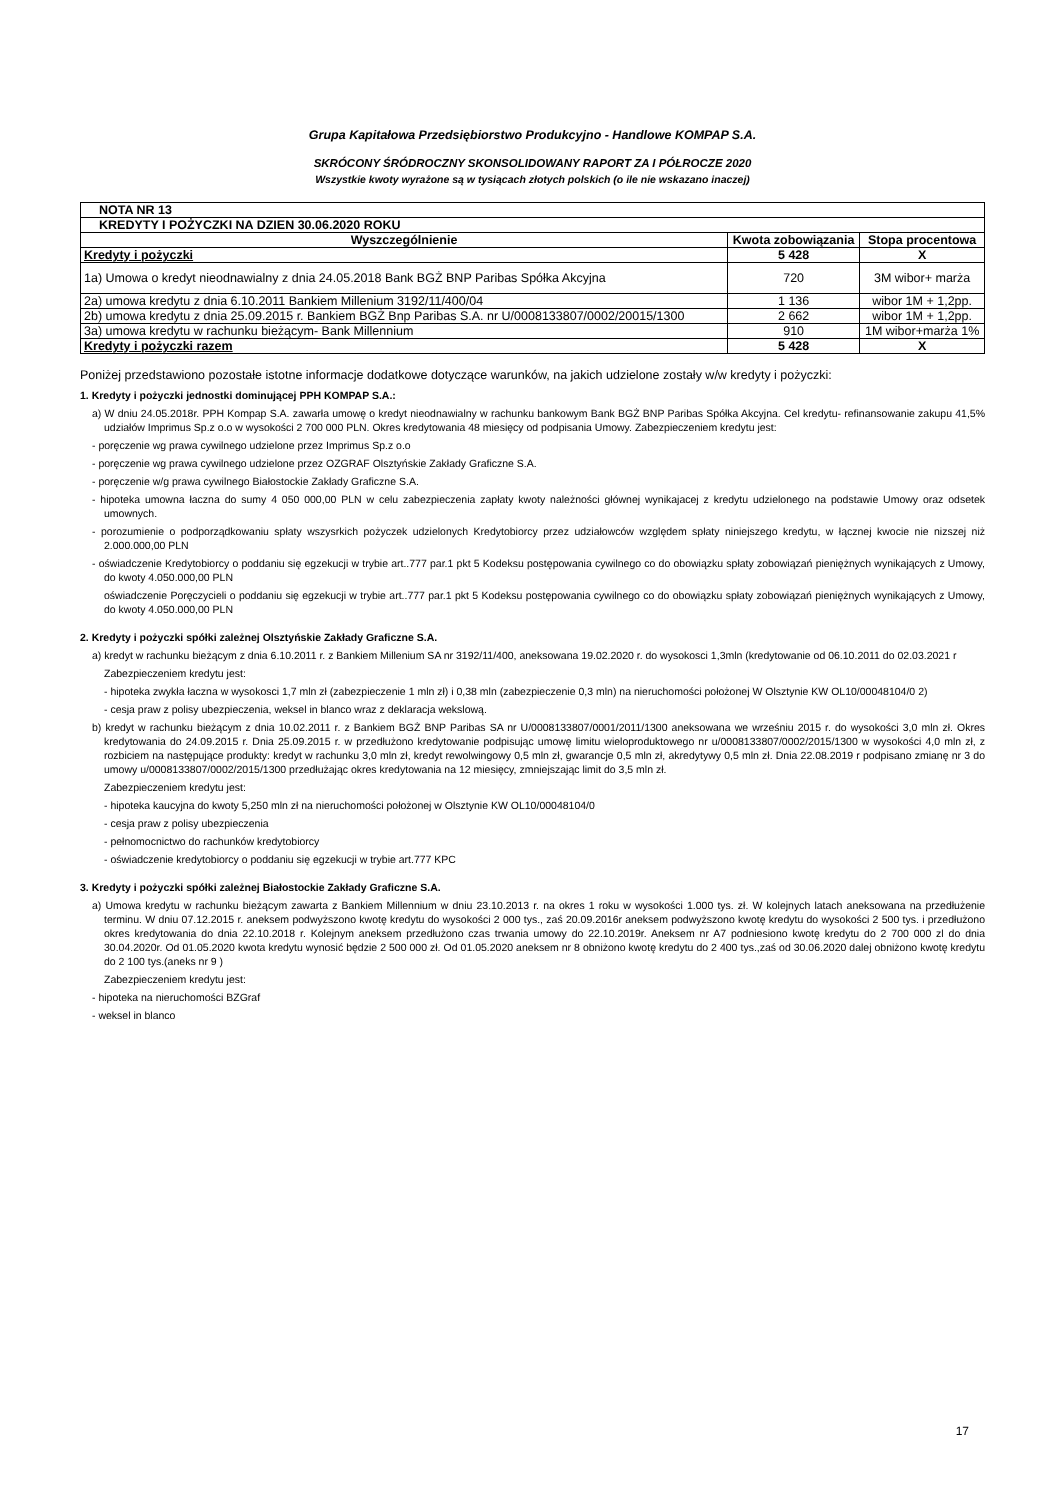Grupa Kapitałowa Przedsiębiorstwo Produkcyjno - Handlowe KOMPAP S.A.
SKRÓCONY ŚRÓDROCZNY SKONSOLIDOWANY RAPORT ZA I PÓŁROCZE 2020
Wszystkie kwoty wyrażone są w tysiącach złotych polskich (o ile nie wskazano inaczej)
| NOTA NR 13 | | |
| --- | --- | --- |
| KREDYTY I POŻYCZKI NA DZIEN 30.06.2020 ROKU | | |
| Wyszczególnienie | Kwota zobowiązania | Stopa procentowa |
| Kredyty i pożyczki | 5 428 | X |
| 1a) Umowa o kredyt nieodnawialny z dnia 24.05.2018 Bank BGŻ BNP Paribas Spółka Akcyjna | 720 | 3M wibor+ marża |
| 2a) umowa kredytu z dnia 6.10.2011 Bankiem Millenium 3192/11/400/04 | 1 136 | wibor 1M + 1,2pp. |
| 2b) umowa kredytu z dnia 25.09.2015 r. Bankiem BGŻ Bnp Paribas S.A. nr U/0008133807/0002/20015/1300 | 2 662 | wibor 1M + 1,2pp. |
| 3a) umowa kredytu w rachunku bieżącym- Bank Millennium | 910 | 1M wibor+marża 1% |
| Kredyty i pożyczki razem | 5 428 | X |
Poniżej przedstawiono pozostałe istotne informacje dodatkowe dotyczące warunków, na jakich udzielone zostały w/w kredyty i pożyczki:
1. Kredyty i pożyczki jednostki dominującej PPH KOMPAP S.A.:
a) W dniu 24.05.2018r. PPH Kompap S.A. zawarła umowę o kredyt nieodnawialny w rachunku bankowym Bank BGŻ BNP Paribas Spółka Akcyjna. Cel kredytu- refinansowanie zakupu 41,5% udziałów Imprimus Sp.z o.o w wysokości 2 700 000 PLN. Okres kredytowania 48 miesięcy od podpisania Umowy. Zabezpieczeniem kredytu jest:
- poręczenie wg prawa cywilnego udzielone przez Imprimus Sp.z o.o
- poręczenie wg prawa cywilnego udzielone przez OZGRAF Olsztyńskie Zakłady Graficzne S.A.
- poręczenie w/g prawa cywilnego Białostockie Zakłady Graficzne S.A.
- hipoteka umowna łaczna do sumy 4 050 000,00 PLN w celu zabezpieczenia zapłaty kwoty należności głównej wynikajacej z kredytu udzielonego na podstawie Umowy oraz odsetek umownych.
- porozumienie o podporządkowaniu spłaty wszysrkich pożyczek udzielonych Kredytobiorcy przez udziałowców względem spłaty niniejszego kredytu, w łącznej kwocie nie nizszej niż 2.000.000,00 PLN
- oświadczenie Kredytobiorcy o poddaniu się egzekucji w trybie art..777 par.1 pkt 5 Kodeksu postępowania cywilnego co do obowiązku spłaty zobowiązań pieniężnych wynikających z Umowy, do kwoty 4.050.000,00 PLN
oświadczenie Poręczycieli o poddaniu się egzekucji w trybie art..777 par.1 pkt 5 Kodeksu postępowania cywilnego co do obowiązku spłaty zobowiązań pieniężnych wynikających z Umowy, do kwoty 4.050.000,00 PLN
2. Kredyty i pożyczki spółki zależnej Olsztyńskie Zakłady Graficzne S.A.
a) kredyt w rachunku bieżącym z dnia 6.10.2011 r. z Bankiem Millenium SA nr 3192/11/400, aneksowana 19.02.2020 r. do wysokosci 1,3mln (kredytowanie od 06.10.2011 do 02.03.2021 r
Zabezpieczeniem kredytu jest:
- hipoteka zwykła łaczna w wysokosci 1,7 mln zł (zabezpieczenie 1 mln zł) i 0,38 mln (zabezpieczenie 0,3 mln) na nieruchomości położonej W Olsztynie KW OL10/00048104/0 2)
- cesja praw z polisy ubezpieczenia, weksel in blanco wraz z deklaracja wekslową.
b) kredyt w rachunku bieżącym z dnia 10.02.2011 r. z Bankiem BGŻ BNP Paribas SA nr U/0008133807/0001/2011/1300 aneksowana we wrześniu 2015 r. do wysokości 3,0 mln zł. Okres kredytowania do 24.09.2015 r. Dnia 25.09.2015 r. w przedłużono kredytowanie podpisując umowę limitu wieloproduktowego nr u/0008133807/0002/2015/1300 w wysokości 4,0 mln zł, z rozbiciem na następujące produkty: kredyt w rachunku 3,0 mln zł, kredyt rewolwingowy 0,5 mln zł, gwarancje 0,5 mln zł, akredytywy 0,5 mln zł. Dnia 22.08.2019 r podpisano zmianę nr 3 do umowy u/0008133807/0002/2015/1300 przedłużając okres kredytowania na 12 miesięcy, zmniejszając limit do 3,5 mln zł.
Zabezpieczeniem kredytu jest:
- hipoteka kaucyjna do kwoty 5,250 mln zł na nieruchomości położonej w Olsztynie KW OL10/00048104/0
- cesja praw z polisy ubezpieczenia
- pełnomocnictwo do rachunków kredytobiorcy
- oświadczenie kredytobiorcy o poddaniu się egzekucji w trybie art.777 KPC
3. Kredyty i pożyczki spółki zależnej Białostockie Zakłady Graficzne S.A.
a) Umowa kredytu w rachunku bieżącym zawarta z Bankiem Millennium w dniu 23.10.2013 r. na okres 1 roku w wysokości 1.000 tys. zł. W kolejnych latach aneksowana na przedłużenie terminu. W dniu 07.12.2015 r. aneksem podwyższono kwotę kredytu do wysokości 2 000 tys., zaś 20.09.2016r aneksem podwyższono kwotę kredytu do wysokości 2 500 tys. i przedłużono okres kredytowania do dnia 22.10.2018 r. Kolejnym aneksem przedłużono czas trwania umowy do 22.10.2019r. Aneksem nr A7 podniesiono kwotę kredytu do 2 700 000 zl do dnia 30.04.2020r. Od 01.05.2020 kwota kredytu wynosić będzie 2 500 000 zł. Od 01.05.2020 aneksem nr 8 obniżono kwotę kredytu do 2 400 tys.,zaś od 30.06.2020 dalej obniżono kwotę kredytu do 2 100 tys.(aneks nr 9 )
Zabezpieczeniem kredytu jest:
- hipoteka na nieruchomości BZGraf
- weksel in blanco
17